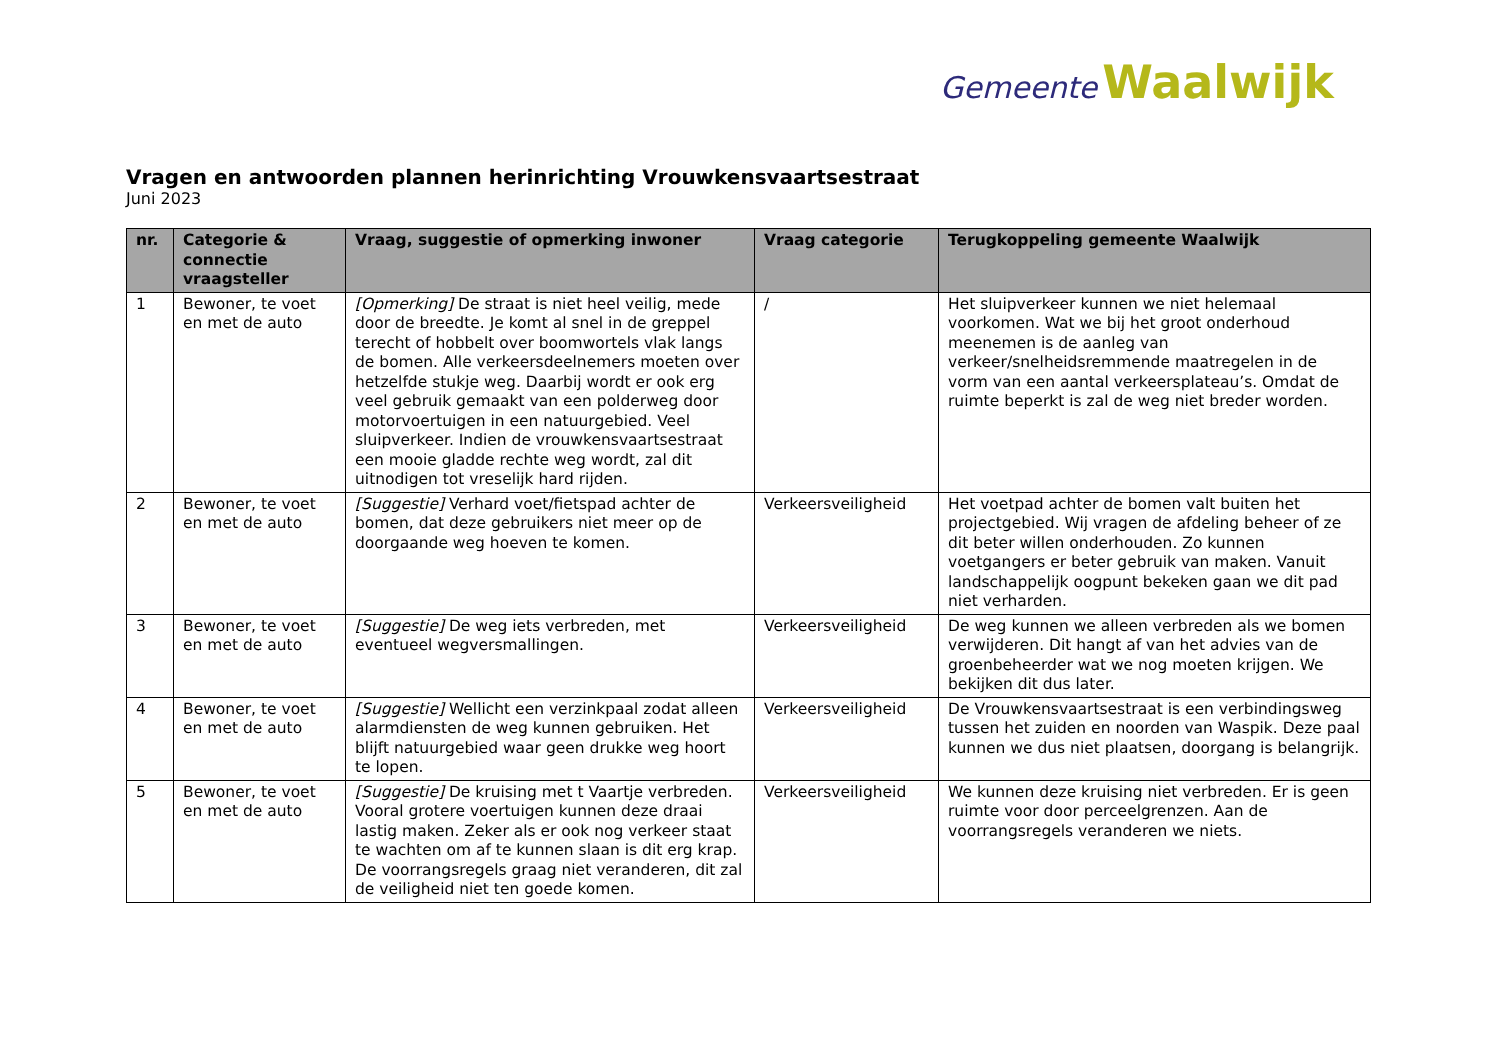Gemeente Waalwijk
Vragen en antwoorden plannen herinrichting Vrouwkensvaartsestraat
Juni 2023
| nr. | Categorie & connectie vraagsteller | Vraag, suggestie of opmerking inwoner | Vraag categorie | Terugkoppeling gemeente Waalwijk |
| --- | --- | --- | --- | --- |
| 1 | Bewoner, te voet en met de auto | [Opmerking] De straat is niet heel veilig, mede door de breedte. Je komt al snel in de greppel terecht of hobbelt over boomwortels vlak langs de bomen. Alle verkeersdeelnemers moeten over hetzelfde stukje weg. Daarbij wordt er ook erg veel gebruik gemaakt van een polderweg door motorvoertuigen in een natuurgebied. Veel sluipverkeer. Indien de vrouwkensvaartsestraat een mooie gladde rechte weg wordt, zal dit uitnodigen tot vreselijk hard rijden. | / | Het sluipverkeer kunnen we niet helemaal voorkomen. Wat we bij het groot onderhoud meenemen is de aanleg van verkeer/snelheidsremmende maatregelen in de vorm van een aantal verkeersplateau’s. Omdat de ruimte beperkt is zal de weg niet breder worden. |
| 2 | Bewoner, te voet en met de auto | [Suggestie] Verhard voet/fietspad achter de bomen, dat deze gebruikers niet meer op de doorgaande weg hoeven te komen. | Verkeersveiligheid | Het voetpad achter de bomen valt buiten het projectgebied. Wij vragen de afdeling beheer of ze dit beter willen onderhouden. Zo kunnen voetgangers er beter gebruik van maken. Vanuit landschappelijk oogpunt bekeken gaan we dit pad niet verharden. |
| 3 | Bewoner, te voet en met de auto | [Suggestie] De weg iets verbreden, met eventueel wegversmallingen. | Verkeersveiligheid | De weg kunnen we alleen verbreden als we bomen verwijderen. Dit hangt af van het advies van de groenbeheerder wat we nog moeten krijgen. We bekijken dit dus later. |
| 4 | Bewoner, te voet en met de auto | [Suggestie] Wellicht een verzinkpaal zodat alleen alarmdiensten de weg kunnen gebruiken. Het blijft natuurgebied waar geen drukke weg hoort te lopen. | Verkeersveiligheid | De Vrouwkensvaartsestraat is een verbindingsweg tussen het zuiden en noorden van Waspik. Deze paal kunnen we dus niet plaatsen, doorgang is belangrijk. |
| 5 | Bewoner, te voet en met de auto | [Suggestie] De kruising met t Vaartje verbreden. Vooral grotere voertuigen kunnen deze draai lastig maken. Zeker als er ook nog verkeer staat te wachten om af te kunnen slaan is dit erg krap. De voorrangsregels graag niet veranderen, dit zal de veiligheid niet ten goede komen. | Verkeersveiligheid | We kunnen deze kruising niet verbreden. Er is geen ruimte voor door perceelgrenzen. Aan de voorrangsregels veranderen we niets. |